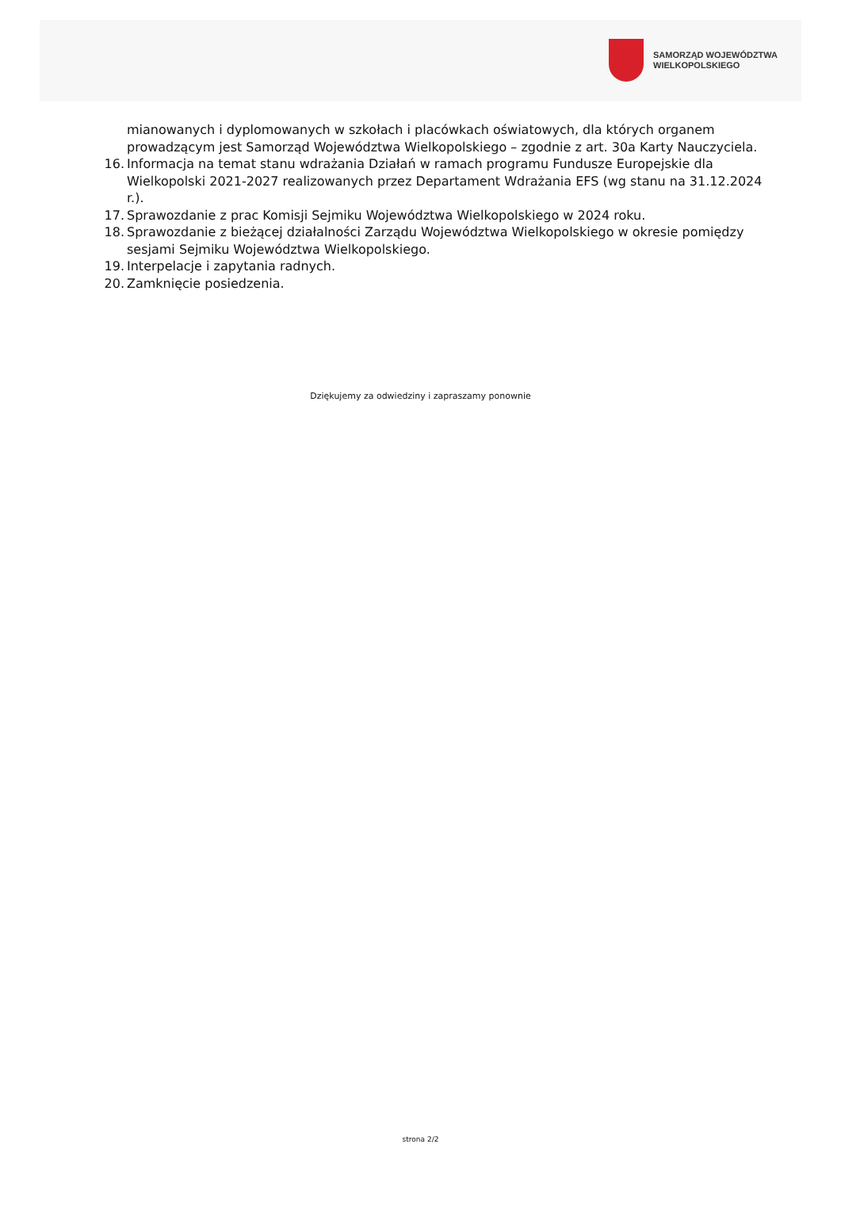SAMORZĄD WOJEWÓDZTWA
WIELKOPOLSKIEGO
mianowanych i dyplomowanych w szkołach i placówkach oświatowych, dla których organem prowadzącym jest Samorząd Województwa Wielkopolskiego – zgodnie z art. 30a Karty Nauczyciela.
16. Informacja na temat stanu wdrażania Działań w ramach programu Fundusze Europejskie dla Wielkopolski 2021-2027 realizowanych przez Departament Wdrażania EFS (wg stanu na 31.12.2024 r.).
17. Sprawozdanie z prac Komisji Sejmiku Województwa Wielkopolskiego w 2024 roku.
18. Sprawozdanie z bieżącej działalności Zarządu Województwa Wielkopolskiego w okresie pomiędzy sesjami Sejmiku Województwa Wielkopolskiego.
19. Interpelacje i zapytania radnych.
20. Zamknięcie posiedzenia.
Dziękujemy za odwiedziny i zapraszamy ponownie
strona 2/2